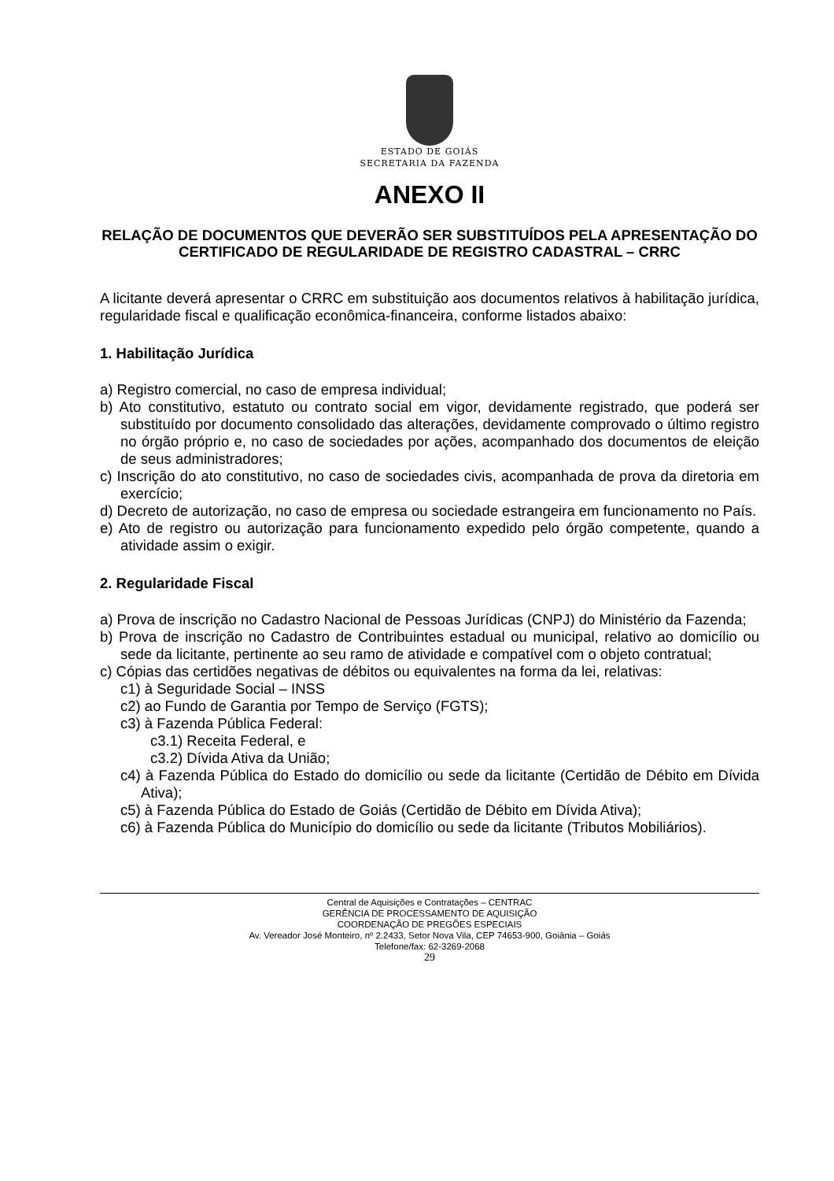ESTADO DE GOIÁS
SECRETARIA DA FAZENDA
ANEXO II
RELAÇÃO DE DOCUMENTOS QUE DEVERÃO SER SUBSTITUÍDOS PELA APRESENTAÇÃO DO CERTIFICADO DE REGULARIDADE DE REGISTRO CADASTRAL – CRRC
A licitante deverá apresentar o CRRC em substituição aos documentos relativos à habilitação jurídica, regularidade fiscal e qualificação econômica-financeira, conforme listados abaixo:
1. Habilitação Jurídica
a) Registro comercial, no caso de empresa individual;
b) Ato constitutivo, estatuto ou contrato social em vigor, devidamente registrado, que poderá ser substituído por documento consolidado das alterações, devidamente comprovado o último registro no órgão próprio e, no caso de sociedades por ações, acompanhado dos documentos de eleição de seus administradores;
c) Inscrição do ato constitutivo, no caso de sociedades civis, acompanhada de prova da diretoria em exercício;
d) Decreto de autorização, no caso de empresa ou sociedade estrangeira em funcionamento no País.
e) Ato de registro ou autorização para funcionamento expedido pelo órgão competente, quando a atividade assim o exigir.
2. Regularidade Fiscal
a) Prova de inscrição no Cadastro Nacional de Pessoas Jurídicas (CNPJ) do Ministério da Fazenda;
b) Prova de inscrição no Cadastro de Contribuintes estadual ou municipal, relativo ao domicílio ou sede da licitante, pertinente ao seu ramo de atividade e compatível com o objeto contratual;
c) Cópias das certidões negativas de débitos ou equivalentes na forma da lei, relativas:
c1) à Seguridade Social – INSS
c2) ao Fundo de Garantia por Tempo de Serviço (FGTS);
c3) à Fazenda Pública Federal:
c3.1) Receita Federal, e
c3.2) Dívida Ativa da União;
c4) à Fazenda Pública do Estado do domicílio ou sede da licitante (Certidão de Débito em Dívida Ativa);
c5) à Fazenda Pública do Estado de Goiás (Certidão de Débito em Dívida Ativa);
c6) à Fazenda Pública do Município do domicílio ou sede da licitante (Tributos Mobiliários).
Central de Aquisições e Contratações – CENTRAC
GERÊNCIA DE PROCESSAMENTO DE AQUISIÇÃO
COORDENAÇÃO DE PREGÕES ESPECIAIS
Av. Vereador José Monteiro, nº 2.2433, Setor Nova Vila, CEP 74653-900, Goiânia – Goiás
Telefone/fax: 62-3269-2068
29